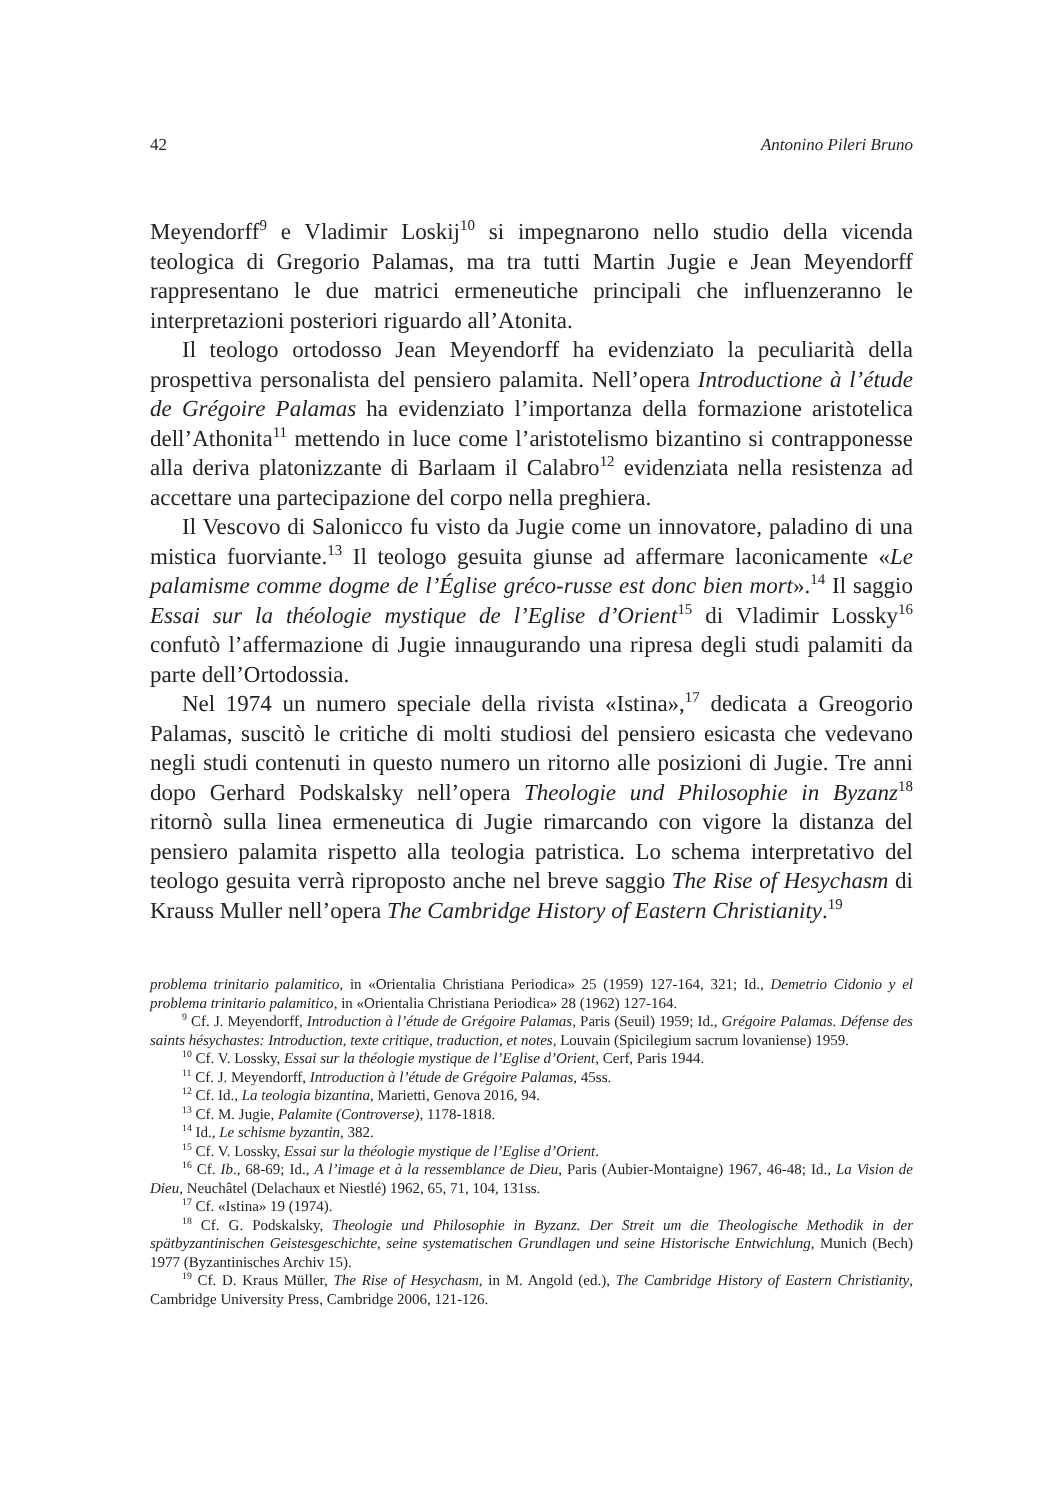42 Antonino Pileri Bruno
Meyendorff<sup>9</sup> e Vladimir Loskij<sup>10</sup> si impegnarono nello studio della vicenda teologica di Gregorio Palamas, ma tra tutti Martin Jugie e Jean Meyendorff rappresentano le due matrici ermeneutiche principali che influenzeranno le interpretazioni posteriori riguardo all’Atonita.
Il teologo ortodosso Jean Meyendorff ha evidenziato la peculiarità della prospettiva personalista del pensiero palamita. Nell’opera Introductione à l’étude de Grégoire Palamas ha evidenziato l’importanza della formazione aristotelica dell’Athonita<sup>11</sup> mettendo in luce come l’aristotelismo bizantino si contrapponesse alla deriva platonizzante di Barlaam il Calabro<sup>12</sup> evidenziata nella resistenza ad accettare una partecipazione del corpo nella preghiera.
Il Vescovo di Salonicco fu visto da Jugie come un innovatore, paladino di una mistica fuorviante.<sup>13</sup> Il teologo gesuita giunse ad affermare laconicamente «Le palamisme comme dogme de l’Église gréco-russe est donc bien mort».<sup>14</sup> Il saggio Essai sur la théologie mystique de l’Eglise d’Orient<sup>15</sup> di Vladimir Lossky<sup>16</sup> confutò l’affermazione di Jugie innaugurando una ripresa degli studi palamiti da parte dell’Ortodossia.
Nel 1974 un numero speciale della rivista «Istina»,<sup>17</sup> dedicata a Greogorio Palamas, suscitò le critiche di molti studiosi del pensiero esicasta che vedevano negli studi contenuti in questo numero un ritorno alle posizioni di Jugie. Tre anni dopo Gerhard Podskalsky nell’opera Theologie und Philosophie in Byzanz<sup>18</sup> ritornò sulla linea ermeneutica di Jugie rimarcando con vigore la distanza del pensiero palamita rispetto alla teologia patristica. Lo schema interpretativo del teologo gesuita verrà riproposto anche nel breve saggio The Rise of Hesychasm di Krauss Muller nell’opera The Cambridge History of Eastern Christianity.<sup>19</sup>
problema trinitario palamitico, in «Orientalia Christiana Periodica» 25 (1959) 127-164, 321; Id., Demetrio Cidonio y el problema trinitario palamitico, in «Orientalia Christiana Periodica» 28 (1962) 127-164.
<sup>9</sup> Cf. J. Meyendorff, Introduction à l’étude de Grégoire Palamas, Paris (Seuil) 1959; Id., Grégoire Palamas. Défense des saints hésychastes: Introduction, texte critique, traduction, et notes, Louvain (Spicilegium sacrum lovaniense) 1959.
<sup>10</sup> Cf. V. Lossky, Essai sur la théologie mystique de l’Eglise d’Orient, Cerf, Paris 1944.
<sup>11</sup> Cf. J. Meyendorff, Introduction à l’étude de Grégoire Palamas, 45ss.
<sup>12</sup> Cf. Id., La teologia bizantina, Marietti, Genova 2016, 94.
<sup>13</sup> Cf. M. Jugie, Palamite (Controverse), 1178-1818.
<sup>14</sup> Id., Le schisme byzantin, 382.
<sup>15</sup> Cf. V. Lossky, Essai sur la théologie mystique de l’Eglise d’Orient.
<sup>16</sup> Cf. Ib., 68-69; Id., A l’image et à la ressemblance de Dieu, Paris (Aubier-Montaigne) 1967, 46-48; Id., La Vision de Dieu, Neuchâtel (Delachaux et Niestlé) 1962, 65, 71, 104, 131ss.
<sup>17</sup> Cf. «Istina» 19 (1974).
<sup>18</sup> Cf. G. Podskalsky, Theologie und Philosophie in Byzanz. Der Streit um die Theologische Methodik in der spätbyzantinischen Geistesgeschichte, seine systematischen Grundlagen und seine Historische Entwichlung, Munich (Bech) 1977 (Byzantinisches Archiv 15).
<sup>19</sup> Cf. D. Kraus Müller, The Rise of Hesychasm, in M. Angold (ed.), The Cambridge History of Eastern Christianity, Cambridge University Press, Cambridge 2006, 121-126.